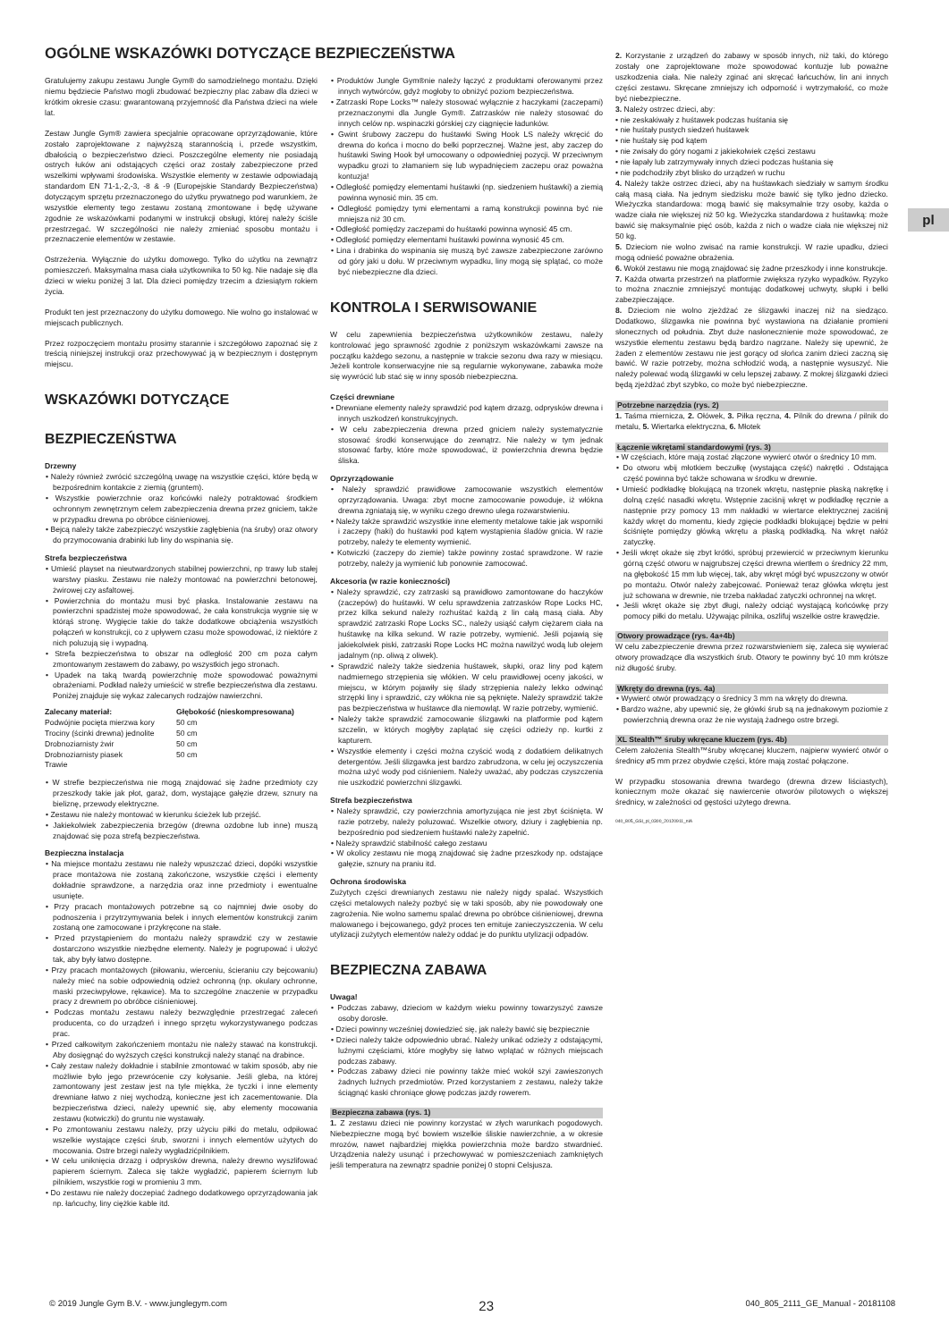OGÓLNE WSKAZÓWKI DOTYCZĄCE BEZPIECZEŃSTWA
Gratulujemy zakupu zestawu Jungle Gym® do samodzielnego montażu. Dzięki niemu będziecie Państwo mogli zbudować bezpieczny plac zabaw dla dzieci w krótkim okresie czasu: gwarantowaną przyjemność dla Państwa dzieci na wiele lat.
Zestaw Jungle Gym® zawiera specjalnie opracowane oprzyrządowanie, które zostało zaprojektowane z najwyższą starannością i, przede wszystkim, dbałością o bezpieczeństwo dzieci. Poszczególne elementy nie posiadają ostrych łuków ani odstających części oraz zostały zabezpieczone przed wszelkimi wpływami środowiska. Wszystkie elementy w zestawie odpowiadają standardom EN 71-1,-2,-3, -8 & -9 (Europejskie Standardy Bezpieczeństwa) dotyczącym sprzętu przeznaczonego do użytku prywatnego pod warunkiem, że wszystkie elementy tego zestawu zostaną zmontowane i będę używane zgodnie ze wskazówkami podanymi w instrukcji obsługi, której należy ściśle przestrzegać. W szczególności nie należy zmieniać sposobu montażu i przeznaczenie elementów w zestawie.
Ostrzeżenia. Wyłącznie do użytku domowego. Tylko do użytku na zewnątrz pomieszczeń. Maksymalna masa ciała użytkownika to 50 kg. Nie nadaje się dla dzieci w wieku poniżej 3 lat. Dla dzieci pomiędzy trzecim a dziesiątym rokiem życia.
Produkt ten jest przeznaczony do użytku domowego. Nie wolno go instalować w miejscach publicznych.
Przez rozpoczęciem montażu prosimy starannie i szczegółowo zapoznać się z treścią niniejszej instrukcji oraz przechowywać ją w bezpiecznym i dostępnym miejscu.
WSKAZÓWKI DOTYCZĄCE
BEZPIECZEŃSTWA
Drzewny
• Należy również zwrócić szczególną uwagę na wszystkie części, które będą w bezpośrednim kontakcie z ziemią (gruntem).
• Wszystkie powierzchnie oraz końcówki należy potraktować środkiem ochronnym zewnętrznym celem zabezpieczenia drewna przez gniciem, także w przypadku drewna po obróbce ciśnieniowej.
• Bejcą należy także zabezpieczyć wszystkie zagłębienia (na śruby) oraz otwory do przymocowania drabinki lub liny do wspinania się.
Strefa bezpieczeństwa
• Umieść playset na nieutwardzonych stabilnej powierzchni, np trawy lub stałej warstwy piasku. Zestawu nie należy montować na powierzchni betonowej, żwirowej czy asfaltowej.
• Powierzchnia do montażu musi być płaska. Instalowanie zestawu na powierzchni spadzistej może spowodować, że cała konstrukcja wygnie się w którąś stronę. Wygięcie takie do także dodatkowe obciążenia wszystkich połączeń w konstrukcji, co z upływem czasu może spowodować, iż niektóre z nich poluzują się i wypadną.
• Strefa bezpieczeństwa to obszar na odległość 200 cm poza całym zmontowanym zestawem do zabawy, po wszystkich jego stronach.
• Upadek na taką twardą powierzchnię może spowodować poważnymi obrażeniami. Podkład należy umieścić w strefie bezpieczeństwa dla zestawu. Poniżej znajduje się wykaz zalecanych rodzajów nawierzchni.
| Zalecany materiał: | Głębokość (nieskompresowana) |
| --- | --- |
| Podwójnie pocięta mierzwa kory | 50 cm |
| Trociny (ścinki drewna) jednolite | 50 cm |
| Drobnoziarnisty żwir | 50 cm |
| Drobnoziarnisty piasek | 50 cm |
| Trawie | |
• W strefie bezpieczeństwa nie mogą znajdować się żadne przedmioty czy przeszkody takie jak płot, garaż, dom, wystające gałęzie drzew, sznury na bieliznę, przewody elektryczne.
• Zestawu nie należy montować w kierunku ścieżek lub przejść.
• Jakiekolwiek zabezpieczenia brzegów (drewna ozdobne lub inne) muszą znajdować się poza strefą bezpieczeństwa.
Bezpieczna instalacja
• Na miejsce montażu zestawu nie należy wpuszczać dzieci, dopóki wszystkie prace montażowa nie zostaną zakończone, wszystkie części i elementy dokładnie sprawdzone, a narzędzia oraz inne przedmioty i ewentualne usunięte.
• Przy pracach montażowych potrzebne są co najmniej dwie osoby do podnoszenia i przytrzymywania belek i innych elementów konstrukcji zanim zostaną one zamocowane i przykręcone na stałe.
• Przed przystąpieniem do montażu należy sprawdzić czy w zestawie dostarczono wszystkie niezbędne elementy. Należy je pogrupować i ułożyć tak, aby były łatwo dostępne.
• Przy pracach montażowych (piłowaniu, wierceniu, ścieraniu czy bejcowaniu) należy mieć na sobie odpowiednią odzież ochronną (np. okulary ochronne, maski przeciwpyłowe, rękawice). Ma to szczególne znaczenie w przypadku pracy z drewnem po obróbce ciśnieniowej.
• Podczas montażu zestawu należy bezwzględnie przestrzegać zaleceń producenta, co do urządzeń i innego sprzętu wykorzystywanego podczas prac.
• Przed całkowitym zakończeniem montażu nie należy stawać na konstrukcji. Aby dosięgnąć do wyższych części konstrukcji należy stanąć na drabince.
• Cały zestaw należy dokładnie i stabilnie zmontować w takim sposób, aby nie możliwie było jego przewrócenie czy kołysanie. Jeśli gleba, na której zamontowany jest zestaw jest na tyle miękka, że tyczki i inne elementy drewniane łatwo z niej wychodzą, konieczne jest ich zacementowanie. Dla bezpieczeństwa dzieci, należy upewnić się, aby elementy mocowania zestawu (kotwiczki) do gruntu nie wystawały.
• Po zmontowaniu zestawu należy, przy użyciu piłki do metalu, odpiłować wszelkie wystające części śrub, sworzni i innych elementów użytych do mocowania. Ostre brzegi należy wygładzićpilnikiem.
• W celu uniknięcia drzazg i odprysków drewna, należy drewno wyszlifować papierem ściernym. Zaleca się także wygładzić, papierem ściernym lub pilnikiem, wszystkie rogi w promieniu 3 mm.
• Do zestawu nie należy doczepiać żadnego dodatkowego oprzyrządowania jak np. łańcuchy, liny ciężkie kable itd.
• Produktów Jungle Gym®nie należy łączyć z produktami oferowanymi przez innych wytwórców, gdyż mogłoby to obniżyć poziom bezpieczeństwa.
• Zatrzaski Rope Locks™ należy stosować wyłącznie z haczykami (zaczepami) przeznaczonymi dla Jungle Gym®. Zatrzasków nie należy stosować do innych celów np. wspinaczki górskiej czy ciągnięcie ładunków.
• Gwint śrubowy zaczepu do huśtawki Swing Hook LS należy wkręcić do drewna do końca i mocno do belki poprzecznej. Ważne jest, aby zaczep do huśtawki Swing Hook był umocowany o odpowiedniej pozycji. W przeciwnym wypadku grozi to złamaniem się lub wypadnięciem zaczepu oraz poważna kontuzja!
• Odległość pomiędzy elementami huśtawki (np. siedzeniem huśtawki) a ziemią powinna wynosić min. 35 cm.
• Odległość pomiędzy tymi elementami a ramą konstrukcji powinna być nie mniejsza niż 30 cm.
• Odległość pomiędzy zaczepami do huśtawki powinna wynosić 45 cm.
• Odległość pomiędzy elementami huśtawki powinna wynosić 45 cm.
• Lina i drabinka do wspinania się muszą być zawsze zabezpieczone zarówno od góry jaki u dołu. W przeciwnym wypadku, liny mogą się splątać, co może być niebezpieczne dla dzieci.
KONTROLA I SERWISOWANIE
W celu zapewnienia bezpieczeństwa użytkowników zestawu, należy kontrolować jego sprawność zgodnie z poniższym wskazówkami zawsze na początku każdego sezonu, a następnie w trakcie sezonu dwa razy w miesiącu. Jeżeli kontrole konserwacyjne nie są regularnie wykonywane, zabawka może się wywrócić lub stać się w inny sposób niebezpieczna.
Części drewniane
• Drewniane elementy należy sprawdzić pod kątem drzazg, odprysków drewna i innych uszkodzeń konstrukcyjnych.
• W celu zabezpieczenia drewna przed gniciem należy systematycznie stosować środki konserwujące do zewnątrz. Nie należy w tym jednak stosować farby, które może spowodować, iż powierzchnia drewna będzie śliska.
Oprzyrządowanie
• Należy sprawdzić prawidłowe zamocowanie wszystkich elementów oprzyrządowania. Uwaga: zbyt mocne zamocowanie powoduje, iż włókna drewna zgniatają się, w wyniku czego drewno ulega rozwarstwieniu.
• Należy także sprawdzić wszystkie inne elementy metalowe takie jak wsporniki i zaczepy (haki) do huśtawki pod kątem wystąpienia śladów gnicia. W razie potrzeby, należy te elementy wymienić.
• Kotwiczki (zaczepy do ziemie) także powinny zostać sprawdzone. W razie potrzeby, należy ja wymienić lub ponownie zamocować.
Akcesoria (w razie konieczności)
• Należy sprawdzić, czy zatrzaski są prawidłowo zamontowane do haczyków (zaczepów) do huśtawki. W celu sprawdzenia zatrzasków Rope Locks HC, przez kilka sekund należy rozhuśtać każdą z lin całą masą ciała. Aby sprawdzić zatrzaski Rope Locks SC., należy usiąść całym ciężarem ciała na huśtawkę na kilka sekund. W razie potrzeby, wymienić. Jeśli pojawią się jakiekolwiek piski, zatrzaski Rope Locks HC można nawilżyć wodą lub olejem jadalnym (np. oliwą z oliwek).
• Sprawdzić należy także siedzenia huśtawek, słupki, oraz liny pod kątem nadmiernego strzępienia się włókien. W celu prawidłowej oceny jakości, w miejscu, w którym pojawiły się ślady strzępienia należy lekko odwinąć strzępki liny i sprawdzić, czy włókna nie są pęknięte. Należy sprawdzić także pas bezpieczeństwa w huśtawce dla niemowląt. W razie potrzeby, wymienić.
• Należy także sprawdzić zamocowanie ślizgawki na platformie pod kątem szczelin, w których mogłyby zaplątać się części odzieży np. kurtki z kapturem.
• Wszystkie elementy i części można czyścić wodą z dodatkiem delikatnych detergentów. Jeśli ślizgawka jest bardzo zabrudzona, w celu jej oczyszczenia można użyć wody pod ciśnieniem. Należy uważać, aby podczas czyszczenia nie uszkodzić powierzchni ślizgawki.
Strefa bezpieczeństwa
• Należy sprawdzić, czy powierzchnia amortyzująca nie jest zbyt ściśnięta. W razie potrzeby, należy poluzować. Wszelkie otwory, dziury i zagłębienia np. bezpośrednio pod siedzeniem huśtawki należy zapełnić.
• Należy sprawdzić stabilność całego zestawu
• W okolicy zestawu nie mogą znajdować się żadne przeszkody np. odstające gałęzie, sznury na praniu itd.
Ochrona środowiska
Zużytych części drewnianych zestawu nie należy nigdy spalać. Wszystkich części metalowych należy pozbyć się w taki sposób, aby nie powodowały one zagrożenia. Nie wolno samemu spalać drewna po obróbce ciśnieniowej, drewna malowanego i bejcowanego, gdyż proces ten emituje zanieczyszczenia. W celu utylizacji zużytych elementów należy oddać je do punktu utylizacji odpadów.
BEZPIECZNA ZABAWA
Uwaga!
• Podczas zabawy, dzieciom w każdym wieku powinny towarzyszyć zawsze osoby dorosłe.
• Dzieci powinny wcześniej dowiedzieć się, jak należy bawić się bezpiecznie
• Dzieci należy także odpowiednio ubrać. Należy unikać odzieży z odstającymi, luźnymi częściami, które mogłyby się łatwo wplątać w różnych miejscach podczas zabawy.
• Podczas zabawy dzieci nie powinny także mieć wokół szyi zawieszonych żadnych luźnych przedmiotów. Przed korzystaniem z zestawu, należy także ściągnąć kaski chroniące głowę podczas jazdy rowerem.
Bezpieczna zabawa (rys. 1)
1. Z zestawu dzieci nie powinny korzystać w złych warunkach pogodowych. Niebezpieczne mogą być bowiem wszelkie śliskie nawierzchnie, a w okresie mrozów, nawet najbardziej miękka powierzchnia może bardzo stwardnieć. Urządzenia należy usunąć i przechowywać w pomieszczeniach zamkniętych jeśli temperatura na zewnątrz spadnie poniżej 0 stopni Celsjusza.
2. Korzystanie z urządzeń do zabawy w sposób innych, niż taki, do którego zostały one zaprojektowane może spowodować kontuzje lub poważne uszkodzenia ciała. Nie należy zginać ani skręcać łańcuchów, lin ani innych części zestawu. Skręcane zmniejszy ich odporność i wytrzymałość, co może być niebezpieczne.
3. Należy ostrzec dzieci, aby:
• nie zeskakiwały z huśtawek podczas huśtania się
• nie huśtały pustych siedzeń huśtawek
• nie huśtały się pod kątem
• nie zwisały do góry nogami z jakiekolwiek części zestawu
• nie łapały lub zatrzymywały innych dzieci podczas huśtania się
• nie podchodziły zbyt blisko do urządzeń w ruchu
4. Należy także ostrzec dzieci, aby na huśtawkach siedziały w samym środku całą masą ciała. Na jednym siedzisku może bawić się tylko jedno dziecko. Wieżyczka standardowa: mogą bawić się maksymalnie trzy osoby, każda o wadze ciała nie większej niż 50 kg. Wieżyczka standardowa z huśtawką: może bawić się maksymalnie pięć osób, każda z nich o wadze ciała nie większej niż 50 kg.
5. Dzieciom nie wolno zwisać na ramie konstrukcji. W razie upadku, dzieci mogą odnieść poważne obrażenia.
6. Wokół zestawu nie mogą znajdować się żadne przeszkody i inne konstrukcje.
7. Każda otwarta przestrzeń na platformie zwiększa ryzyko wypadków. Ryzyko to można znacznie zmniejszyć montując dodatkowej uchwyty, słupki i belki zabezpieczające.
8. Dzieciom nie wolno zjeżdżać ze ślizgawki inaczej niż na siedząco. Dodatkowo, ślizgawka nie powinna być wystawiona na działanie promieni słonecznych od południa. Zbyt duże nasłonecznienie może spowodować, ze wszystkie elementu zestawu będą bardzo nagrzane. Należy się upewnić, że żaden z elementów zestawu nie jest gorący od słońca zanim dzieci zaczną się bawić. W razie potrzeby, można schłodzić wodą, a następnie wysuszyć. Nie należy polewać wodą ślizgawki w celu lepszej zabawy. Z mokrej ślizgawki dzieci będą zjeżdżać zbyt szybko, co może być niebezpieczne.
Potrzebne narzędzia (rys. 2)
1. Taśma miernicza, 2. Ołówek, 3. Piłka ręczna, 4. Pilnik do drewna / pilnik do metalu, 5. Wiertarka elektryczna, 6. Młotek
Łączenie wkrętami standardowymi (rys. 3)
• W częściach, które mają zostać złączone wywierć otwór o średnicy 10 mm.
• Do otworu wbij młotkiem beczułkę (wystająca część) nakrętki . Odstająca część powinna być także schowana w środku w drewnie.
• Umieść podkładkę blokującą na trzonek wkrętu, następnie płaską nakrętkę i dolną część nasadki wkrętu. Wstępnie zaciśnij wkręt w podkładkę ręcznie a następnie przy pomocy 13 mm nakładki w wiertarce elektrycznej zaciśnij każdy wkręt do momentu, kiedy zgięcie podkładki blokującej będzie w pełni ściśnięte pomiędzy główką wkrętu a płaską podkładką. Na wkręt nałóż zatyczkę.
• Jeśli wkręt okaże się zbyt krótki, spróbuj przewiercić w przeciwnym kierunku górną część otworu w najgrubszej części drewna wiertłem o średnicy 22 mm, na głębokość 15 mm lub więcej, tak, aby wkręt mógł być wpuszczony w otwór po montażu. Otwór należy zabejcować. Ponieważ teraz główka wkrętu jest już schowana w drewnie, nie trzeba nakładać zatyczki ochronnej na wkręt.
• Jeśli wkręt okaże się zbyt długi, należy odciąć wystającą końcówkę przy pomocy piłki do metalu. Używając pilnika, oszlifuj wszelkie ostre krawędzie.
Otwory prowadzące (rys. 4a+4b)
W celu zabezpieczenie drewna przez rozwarstwieniem się, zaleca się wywierać otwory prowadzące dla wszystkich śrub. Otwory te powinny być 10 mm krótsze niż długość śruby.
Wkręty do drewna (rys. 4a)
• Wywierć otwór prowadzący o średnicy 3 mm na wkręty do drewna.
• Bardzo ważne, aby upewnić się, że główki śrub są na jednakowym poziomie z powierzchnią drewna oraz że nie wystają żadnego ostre brzegi.
XL Stealth™ śruby wkręcane kluczem (rys. 4b)
Celem założenia Stealth™śruby wkręcanej kluczem, najpierw wywierć otwór o średnicy ø5 mm przez obydwie części, które mają zostać połączone.
W przypadku stosowania drewna twardego (drewna drzew liściastych), koniecznym może okazać się nawiercenie otworów pilotowych o większej średnicy, w zależności od gęstości użytego drewna.
040_805_GSI_pl_0300_20120911_nlA
pl
© 2019 Jungle Gym B.V. - www.junglegym.com 23 040_805_2111_GE_Manual - 20181108